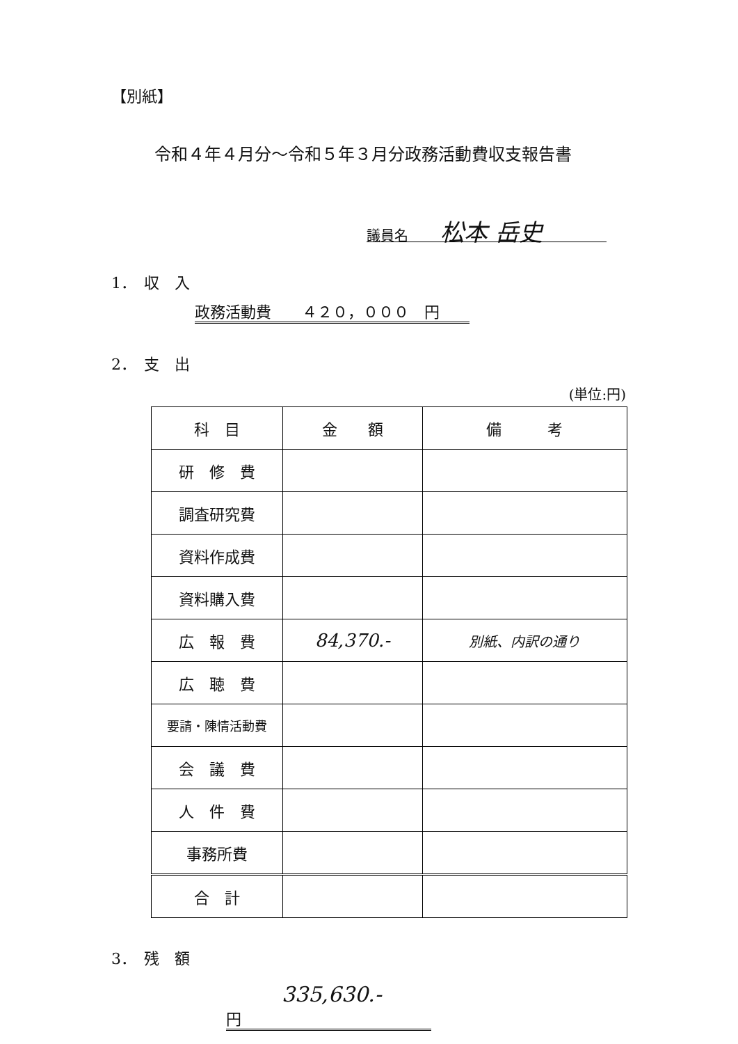【別紙】
令和４年４月分～令和５年３月分政務活動費収支報告書
議員名 松本 岳史
1．　収　入
政務活動費　　４２０，０００　円
2．　支　出
(単位:円)
| 科 目 | 金 額 | 備 考 |
| --- | --- | --- |
| 研 修 費 | | |
| 調査研究費 | | |
| 資料作成費 | | |
| 資料購入費 | | |
| 広 報 費 | 84,370.- | 別紙、内訳の通り |
| 広 聴 費 | | |
| 要請・陳情活動費 | | |
| 会 議 費 | | |
| 人 件 費 | | |
| 事務所費 | | |
| 合 計 | | |
3．　残　額
335,630.- 円